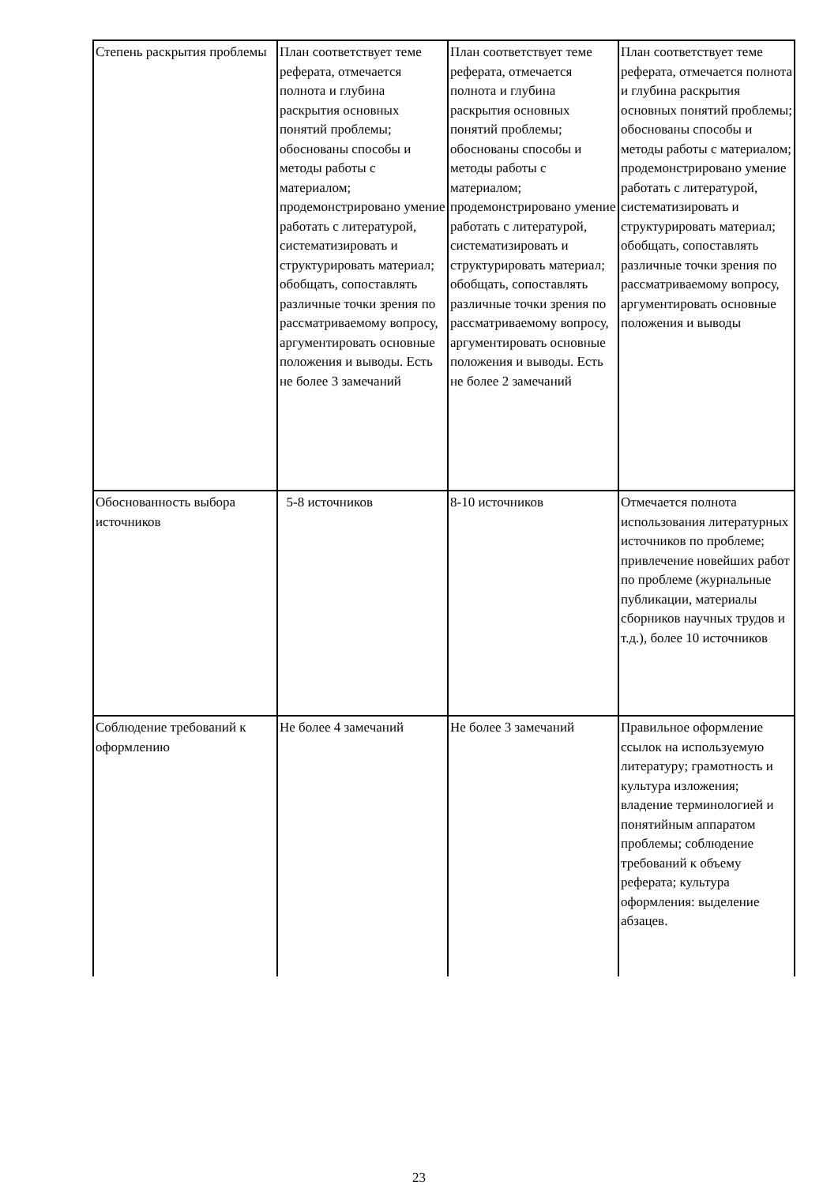| Степень раскрытия проблемы | План соответствует теме реферата, отмечается полнота и глубина раскрытия основных понятий проблемы; обоснованы способы и методы работы с материалом; продемонстрировано умение работать с литературой, систематизировать и структурировать материал; обобщать, сопоставлять различные точки зрения по рассматриваемому вопросу, аргументировать основные положения и выводы. Есть не более 3 замечаний | План соответствует теме реферата, отмечается полнота и глубина раскрытия основных понятий проблемы; обоснованы способы и методы работы с материалом; продемонстрировано умение работать с литературой, систематизировать и структурировать материал; обобщать, сопоставлять различные точки зрения по рассматриваемому вопросу, аргументировать основные положения и выводы. Есть не более 2 замечаний | План соответствует теме реферата, отмечается полнота и глубина раскрытия основных понятий проблемы; обоснованы способы и методы работы с материалом; продемонстрировано умение работать с литературой, систематизировать и структурировать материал; обобщать, сопоставлять различные точки зрения по рассматриваемому вопросу, аргументировать основные положения и выводы |
| Обоснованность выбора источников | 5-8 источников | 8-10 источников | Отмечается полнота использования литературных источников по проблеме; привлечение новейших работ по проблеме (журнальные публикации, материалы сборников научных трудов и т.д.), более 10 источников |
| Соблюдение требований к оформлению | Не более 4 замечаний | Не более 3 замечаний | Правильное оформление ссылок на используемую литературу; грамотность и культура изложения; владение терминологией и понятийным аппаратом проблемы; соблюдение требований к объему реферата; культура оформления: выделение абзацев. |
23